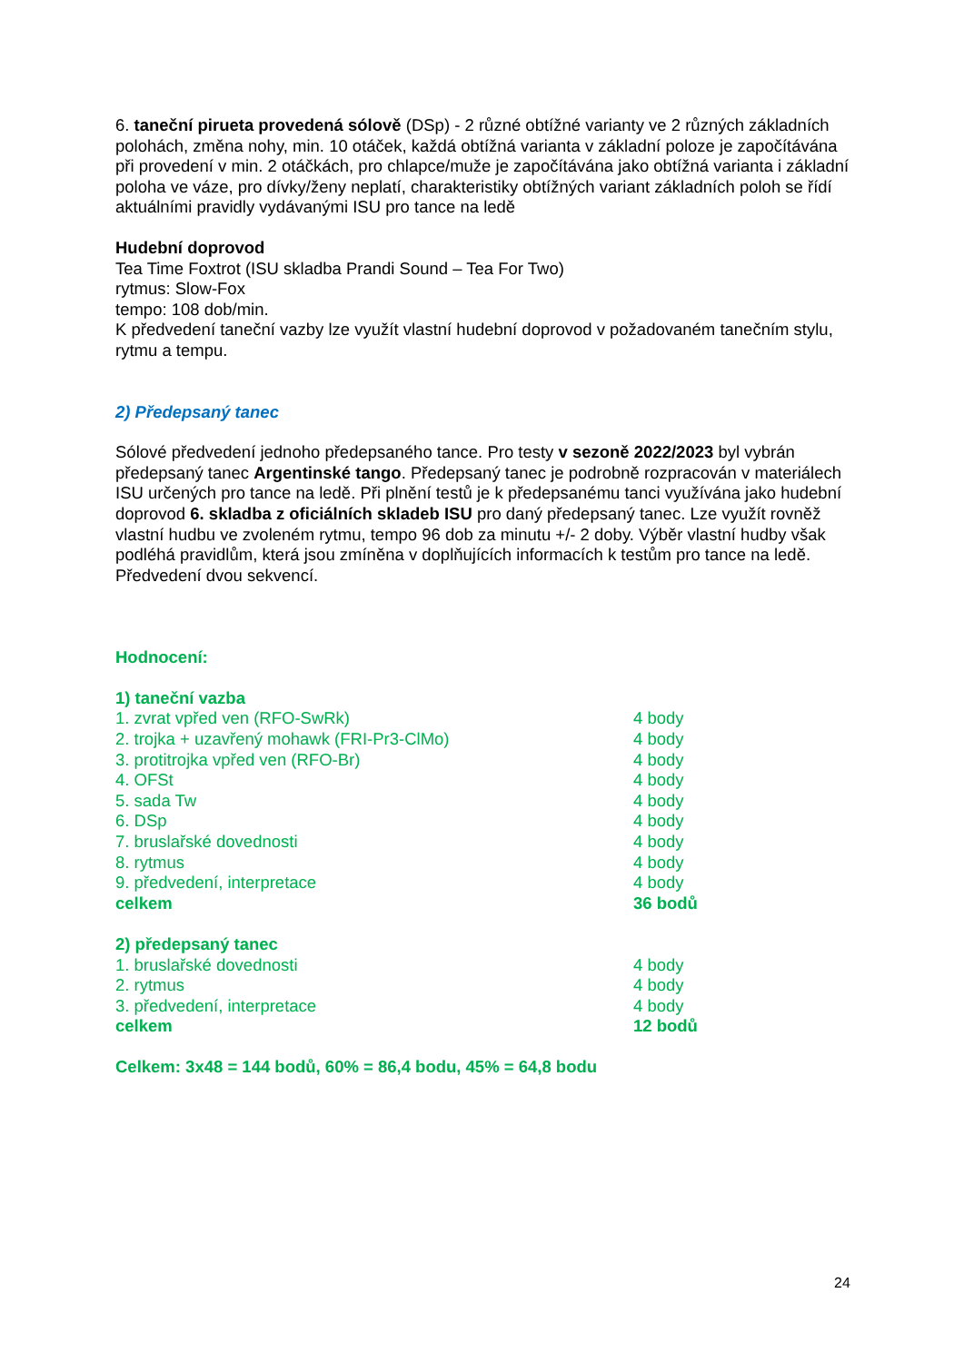6. taneční pirueta provedená sólově (DSp) - 2 různé obtížné varianty ve 2 různých základních polohách, změna nohy, min. 10 otáček, každá obtížná varianta v základní poloze je započítávána při provedení v min. 2 otáčkách, pro chlapce/muže je započítávána jako obtížná varianta i základní poloha ve váze, pro dívky/ženy neplatí, charakteristiky obtížných variant základních poloh se řídí aktuálními pravidly vydávanými ISU pro tance na ledě
Hudební doprovod
Tea Time Foxtrot (ISU skladba Prandi Sound – Tea For Two)
rytmus: Slow-Fox
tempo: 108 dob/min.
K předvedení taneční vazby lze využít vlastní hudební doprovod v požadovaném tanečním stylu, rytmu a tempu.
2) Předepsaný tanec
Sólové předvedení jednoho předepsaného tance. Pro testy v sezoně 2022/2023 byl vybrán předepsaný tanec Argentinské tango. Předepsaný tanec je podrobně rozpracován v materiálech ISU určených pro tance na ledě. Při plnění testů je k předepsanému tanci využívána jako hudební doprovod 6. skladba z oficiálních skladeb ISU pro daný předepsaný tanec. Lze využít rovněž vlastní hudbu ve zvoleném rytmu, tempo 96 dob za minutu +/- 2 doby. Výběr vlastní hudby však podléhá pravidlům, která jsou zmíněna v doplňujících informacích k testům pro tance na ledě. Předvedení dvou sekvencí.
Hodnocení:
| 1) taneční vazba | |
| 1. zvrat vpřed ven (RFO-SwRk) | 4 body |
| 2. trojka + uzavřený mohawk (FRI-Pr3-ClMo) | 4 body |
| 3. protitrojka vpřed ven (RFO-Br) | 4 body |
| 4. OFSt | 4 body |
| 5. sada Tw | 4 body |
| 6. DSp | 4 body |
| 7. bruslařské dovednosti | 4 body |
| 8. rytmus | 4 body |
| 9. předvedení, interpretace | 4 body |
| celkem | 36 bodů |
| 2) předepsaný tanec | |
| 1. bruslařské dovednosti | 4 body |
| 2. rytmus | 4 body |
| 3. předvedení, interpretace | 4 body |
| celkem | 12 bodů |
Celkem: 3x48 = 144 bodů, 60% = 86,4 bodu, 45% = 64,8 bodu
24